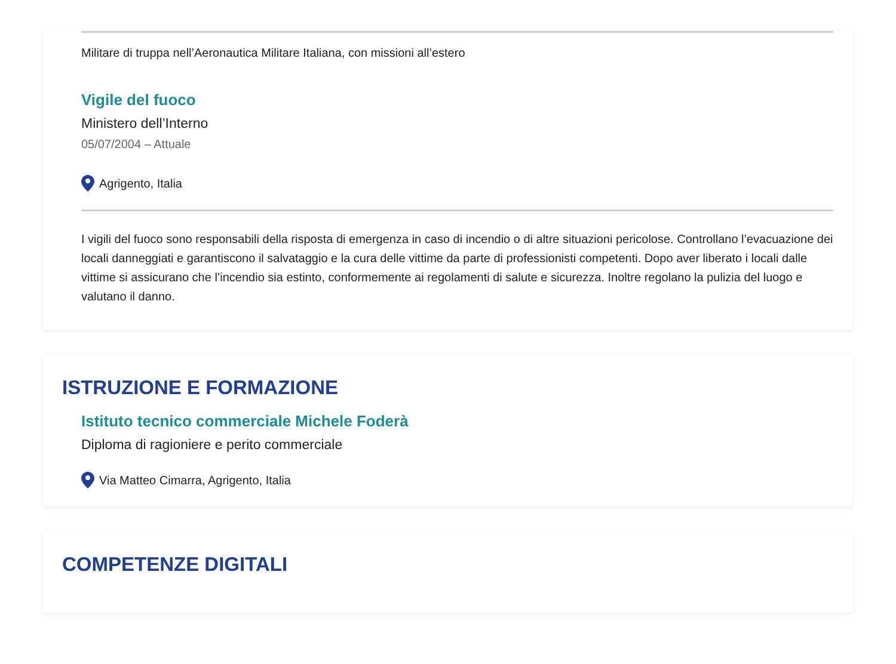Militare di truppa nell’Aeronautica Militare Italiana, con missioni all’estero
Vigile del fuoco
Ministero dell’Interno
05/07/2004 – Attuale
Agrigento, Italia
I vigili del fuoco sono responsabili della risposta di emergenza in caso di incendio o di altre situazioni pericolose. Controllano l’evacuazione dei locali danneggiati e garantiscono il salvataggio e la cura delle vittime da parte di professionisti competenti. Dopo aver liberato i locali dalle vittime si assicurano che l’incendio sia estinto, conformemente ai regolamenti di salute e sicurezza. Inoltre regolano la pulizia del luogo e valutano il danno.
ISTRUZIONE E FORMAZIONE
Istituto tecnico commerciale Michele Foderà
Diploma di ragioniere e perito commerciale
Via Matteo Cimarra, Agrigento, Italia
COMPETENZE DIGITALI